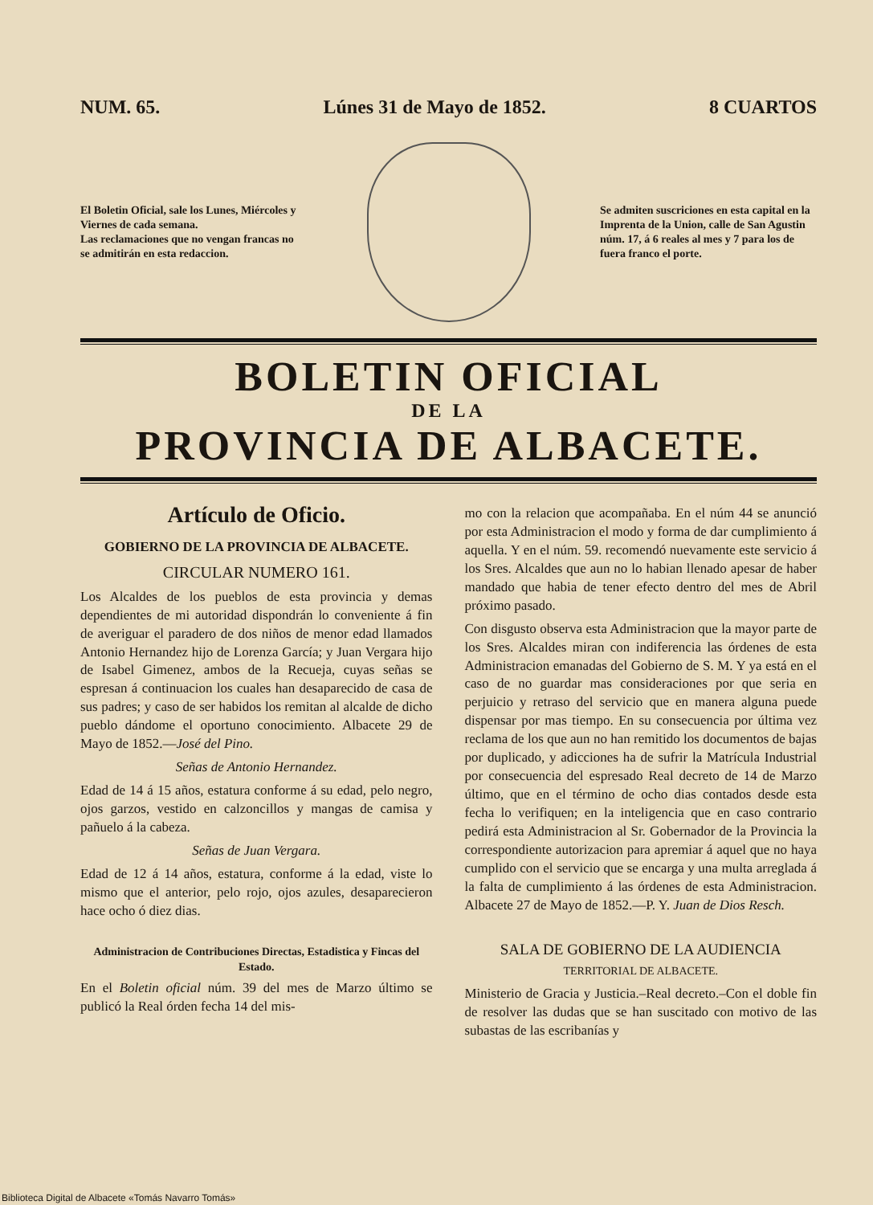NUM. 65. Lúnes 31 de Mayo de 1852. 8 CUARTOS
El Boletin Oficial, sale los Lunes, Miércoles y Viernes de cada semana.
Las reclamaciones que no vengan francas no se admitirán en esta redaccion.
Se admiten suscriciones en esta capital en la Imprenta de la Union, calle de San Agustin núm. 17, á 6 reales al mes y 7 para los de fuera franco el porte.
BOLETIN OFICIAL
DE LA
PROVINCIA DE ALBACETE.
Artículo de Oficio.
GOBIERNO DE LA PROVINCIA DE ALBACETE.
CIRCULAR NUMERO 161.
Los Alcaldes de los pueblos de esta provincia y demas dependientes de mi autoridad dispondrán lo conveniente á fin de averiguar el paradero de dos niños de menor edad llamados Antonio Hernandez hijo de Lorenza García; y Juan Vergara hijo de Isabel Gimenez, ambos de la Recueja, cuyas señas se espresan á continuacion los cuales han desaparecido de casa de sus padres; y caso de ser habidos los remitan al alcalde de dicho pueblo dándome el oportuno conocimiento. Albacete 29 de Mayo de 1852.—José del Pino.
Señas de Antonio Hernandez.
Edad de 14 á 15 años, estatura conforme á su edad, pelo negro, ojos garzos, vestido en calzoncillos y mangas de camisa y pañuelo á la cabeza.
Señas de Juan Vergara.
Edad de 12 á 14 años, estatura, conforme á la edad, viste lo mismo que el anterior, pelo rojo, ojos azules, desaparecieron hace ocho ó diez dias.
Administracion de Contribuciones Directas, Estadistica y Fincas del Estado.
En el Boletin oficial núm. 39 del mes de Marzo último se publicó la Real órden fecha 14 del mis-
mo con la relacion que acompañaba. En el núm 44 se anunció por esta Administracion el modo y forma de dar cumplimiento á aquella. Y en el núm. 59. recomendó nuevamente este servicio á los Sres. Alcaldes que aun no lo habian llenado apesar de haber mandado que habia de tener efecto dentro del mes de Abril próximo pasado.
Con disgusto observa esta Administracion que la mayor parte de los Sres. Alcaldes miran con indiferencia las órdenes de esta Administracion emanadas del Gobierno de S. M. Y ya está en el caso de no guardar mas consideraciones por que seria en perjuicio y retraso del servicio que en manera alguna puede dispensar por mas tiempo. En su consecuencia por última vez reclama de los que aun no han remitido los documentos de bajas por duplicado, y adicciones ha de sufrir la Matrícula Industrial por consecuencia del espresado Real decreto de 14 de Marzo último, que en el término de ocho dias contados desde esta fecha lo verifiquen; en la inteligencia que en caso contrario pedirá esta Administracion al Sr. Gobernador de la Provincia la correspondiente autorizacion para apremiar á aquel que no haya cumplido con el servicio que se encarga y una multa arreglada á la falta de cumplimiento á las órdenes de esta Administracion. Albacete 27 de Mayo de 1852.—P. Y. Juan de Dios Resch.
SALA DE GOBIERNO DE LA AUDIENCIA
TERRITORIAL DE ALBACETE.
Ministerio de Gracia y Justicia.–Real decreto.–Con el doble fin de resolver las dudas que se han suscitado con motivo de las subastas de las escribanías y
Biblioteca Digital de Albacete «Tomás Navarro Tomás»